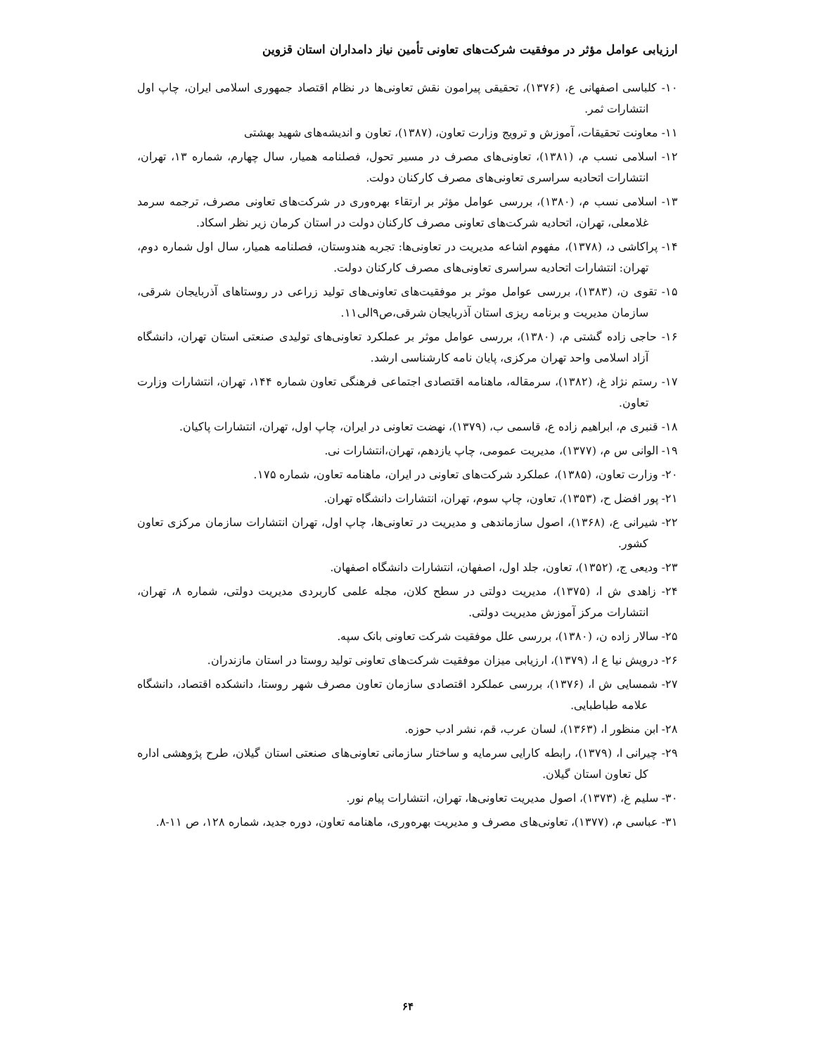ارزیابی عوامل مؤثر در موفقیت شرکت‌های تعاونی تأمین نیاز دامداران استان قزوین
۱۰- کلباسی اصفهانی ع، (۱۳۷۶)، تحقیقی پیرامون نقش تعاونی‌ها در نظام اقتصاد جمهوری اسلامی ایران، چاپ اول انتشارات ثمر.
۱۱- معاونت تحقیقات، آموزش و ترویج وزارت تعاون، (۱۳۸۷)، تعاون و اندیشه‌های شهید بهشتی
۱۲- اسلامی نسب م، (۱۳۸۱)، تعاونی‌های مصرف در مسیر تحول، فصلنامه همیار، سال چهارم، شماره ۱۳، تهران، انتشارات اتحادیه سراسری تعاونی‌های مصرف کارکنان دولت.
۱۳- اسلامی نسب م، (۱۳۸۰)، بررسی عوامل مؤثر بر ارتقاء بهره‌وری در شرکت‌های تعاونی مصرف، ترجمه سرمد غلامعلی، تهران، اتحادیه شرکت‌های تعاونی مصرف کارکنان دولت در استان کرمان زیر نظر اسکاد.
۱۴- پراکاشی د، (۱۳۷۸)، مفهوم اشاعه مدیریت در تعاونی‌ها: تجربه هندوستان، فصلنامه همیار، سال اول شماره دوم، تهران: انتشارات اتحادیه سراسری تعاونی‌های مصرف کارکنان دولت.
۱۵- تقوی ن، (۱۳۸۳)، بررسی عوامل موثر بر موفقیت‌های تعاونی‌های تولید زراعی در روستاهای آذربایجان شرقی، سازمان مدیریت و برنامه ریزی استان آذربایجان شرقی،ص۹الی۱۱.
۱۶- حاجی زاده گشتی م، (۱۳۸۰)، بررسی عوامل موثر بر عملکرد تعاونی‌های تولیدی صنعتی استان تهران، دانشگاه آزاد اسلامی واحد تهران مرکزی، پایان نامه کارشناسی ارشد.
۱۷- رستم نژاد غ، (۱۳۸۲)، سرمقاله، ماهنامه اقتصادی اجتماعی فرهنگی تعاون شماره ۱۴۴، تهران، انتشارات وزارت تعاون.
۱۸- قنبری م، ابراهیم زاده ع، قاسمی ب، (۱۳۷۹)، نهضت تعاونی در ایران، چاپ اول، تهران، انتشارات پاکیان.
۱۹- الوانی س م، (۱۳۷۷)، مدیریت عمومی، چاپ یازدهم، تهران،انتشارات نی.
۲۰- وزارت تعاون، (۱۳۸۵)، عملکرد شرکت‌های تعاونی در ایران، ماهنامه تعاون، شماره ۱۷۵.
۲۱- پور افضل ح، (۱۳۵۳)، تعاون، چاپ سوم، تهران، انتشارات دانشگاه تهران.
۲۲- شیرانی ع، (۱۳۶۸)، اصول سازماندهی و مدیریت در تعاونی‌ها، چاپ اول، تهران انتشارات سازمان مرکزی تعاون کشور.
۲۳- ودیعی ج، (۱۳۵۲)، تعاون، جلد اول، اصفهان، انتشارات دانشگاه اصفهان.
۲۴- زاهدی ش ا، (۱۳۷۵)، مدیریت دولتی در سطح کلان، مجله علمی کاربردی مدیریت دولتی، شماره ۸، تهران، انتشارات مرکز آموزش مدیریت دولتی.
۲۵- سالار زاده ن، (۱۳۸۰)، بررسی علل موفقیت شرکت تعاونی بانک سپه.
۲۶- درویش نیا ع ا، (۱۳۷۹)، ارزیابی میزان موفقیت شرکت‌های تعاونی تولید روستا در استان مازندران.
۲۷- شمسایی ش ا، (۱۳۷۶)، بررسی عملکرد اقتصادی سازمان تعاون مصرف شهر روستا، دانشکده اقتصاد، دانشگاه علامه طباطبایی.
۲۸- ابن منظور ا، (۱۳۶۳)، لسان عرب، قم، نشر ادب حوزه.
۲۹- چیرانی ا، (۱۳۷۹)، رابطه کارایی سرمایه و ساختار سازمانی تعاونی‌های صنعتی استان گیلان، طرح پژوهشی اداره کل تعاون استان گیلان.
۳۰- سلیم غ، (۱۳۷۳)، اصول مدیریت تعاونی‌ها، تهران، انتشارات پیام نور.
۳۱- عباسی م، (۱۳۷۷)، تعاونی‌های مصرف و مدیریت بهره‌وری، ماهنامه تعاون، دوره جدید، شماره ۱۲۸، ص ۱۱-۸.
۶۴